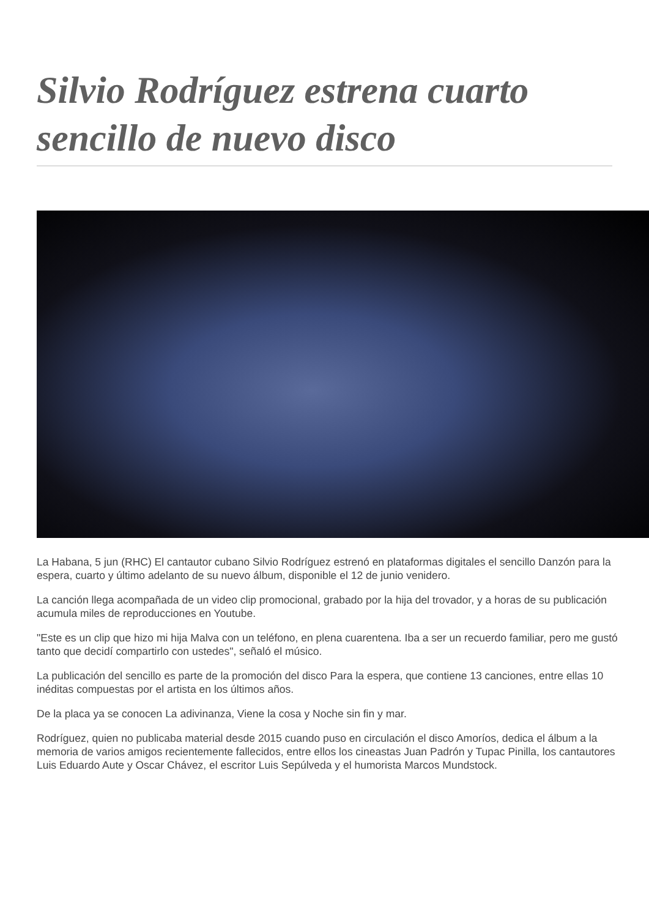Silvio Rodríguez estrena cuarto sencillo de nuevo disco
La Habana, 5 jun (RHC) El cantautor cubano Silvio Rodríguez estrenó en plataformas digitales el sencillo Danzón para la espera, cuarto y último adelanto de su nuevo álbum, disponible el 12 de junio venidero.
La canción llega acompañada de un video clip promocional, grabado por la hija del trovador, y a horas de su publicación acumula miles de reproducciones en Youtube.
"Este es un clip que hizo mi hija Malva con un teléfono, en plena cuarentena. Iba a ser un recuerdo familiar, pero me gustó tanto que decidí compartirlo con ustedes", señaló el músico.
La publicación del sencillo es parte de la promoción del disco Para la espera, que contiene 13 canciones, entre ellas 10 inéditas compuestas por el artista en los últimos años.
De la placa ya se conocen La adivinanza, Viene la cosa y Noche sin fin y mar.
Rodríguez, quien no publicaba material desde 2015 cuando puso en circulación el disco Amoríos, dedica el álbum a la memoria de varios amigos recientemente fallecidos, entre ellos los cineastas Juan Padrón y Tupac Pinilla, los cantautores Luis Eduardo Aute y Oscar Chávez, el escritor Luis Sepúlveda y el humorista Marcos Mundstock.